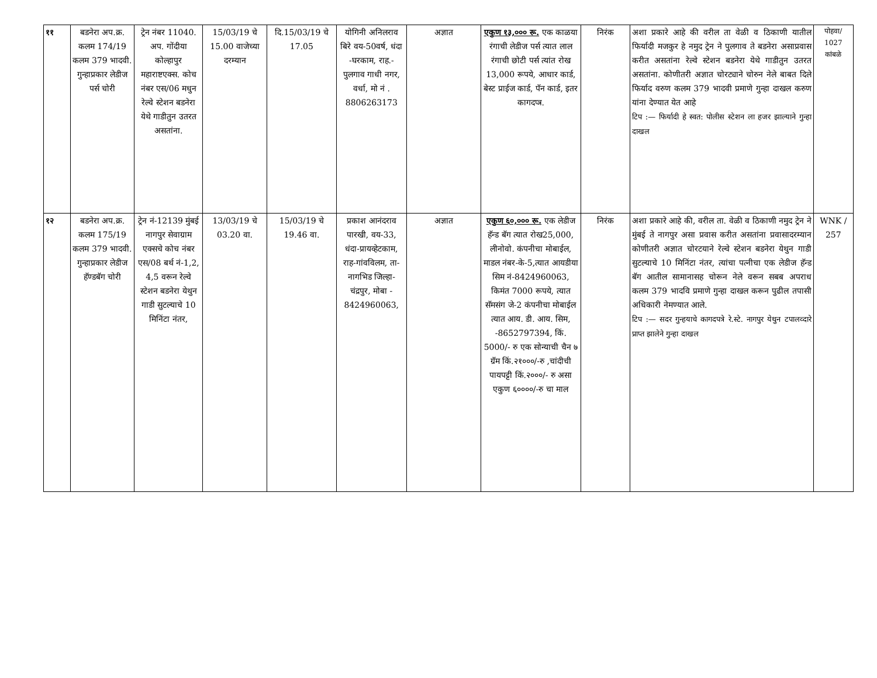| ११ | बडनेरा अप.क्र. कलम 174/19 कलम 379 भादवी. गुन्हाप्रकार लेडीज पर्स चोरी | ट्रेन नंबर 11040. अप. गोंदीया कोल्हापुर महाराष्टएक्स. कोच नंबर एस/06 मधुन रेल्वे स्टेशन बडनेरा येथे गाडीतुन उतरत असतांना. | 15/03/19 चे 15.00 वाजेच्या दरम्यान | दि.15/03/19 चे 17.05 | योगिनी अनिलराव बिरे वय-50वर्ष, धंदा -घरकाम, राह.- पुलगाव गाधी नगर, वर्धा, मो नं . 8806263173 | अज्ञात | एकुण १३,००० रू. एक काळया रंगाची लेडीज पर्स त्यात लाल रंगाची छोटी पर्स त्यांत रोख 13,000 रूपये, आधार कार्ड, बेस्ट प्राईज कार्ड, पॅन कार्ड, इतर कागदप्त्र. | निरंक | अशा प्रकारे आहे की वरील ता वेळी व ठिकाणी यातील फिर्यादी मजकुर हे नमुद ट्रेन ने पुलगाव ते बडनेरा असाप्रवास करीत असतांना रेल्वे स्टेशन बडनेरा येथे गाडीतुन उतरत असतांना. कोणीतरी अज्ञात चोरट्याने चोरुन नेले बाबत दिले फिर्याद वरुण कलम 379 भादवी प्रमाणे गुन्हा दाखल करुण यांना देण्यात येत आहे टिप :— फिर्यादी हे स्वत: पोलीस स्टेशन ला हजर झाल्याने गुन्हा दाखल | पोहवा/ 1027 कांबळे |
| १२ | बडनेरा अप.क्र. कलम 175/19 कलम 379 भादवी. गुन्हाप्रकार लेडीज हॅण्डबॅग चोरी | ट्रेन नं-12139 मुंबई नागपुर सेवाग्राम एक्सचे कोच नंबर एस/08 बर्थ नं-1,2, 4,5 वरून रेल्वे स्टेशन बडनेरा येथुन गाडी सुटल्याचे 10 मिनिंटा नंतर, | 13/03/19 चे 03.20 वा. | 15/03/19 चे 19.46 वा. | प्रकाश आनंदराव पारखी, वय-33, धंदा-प्रायव्हेटकाम, राह-गांवविलम, ता-नागभिड जिल्हा- चंद्रपुर, मोबा - 8424960063, | अज्ञात | एकुण ६०,००० रू. एक लेडीज हॅन्ड बॅग त्यात रोख25,000, लीनोवो. कंपनीचा मोबाईल, माडल नंबर-के-5,त्यात आयडीया सिम नं-8424960063, किमंत 7000 रूपये, त्यात सॅमसंग जे-2 कंपनीचा मोबाईल त्यात आय. डी. आय. सिम, -8652797394, किं. 5000/- रु एक सोन्याची चैन ७ ग्रॅम किं.२१०००/-रु ,चांदीची पायपट्टी किं.२०००/- रु असा एकुण ६००००/-रु चा माल | निरंक | अशा प्रकारे आहे की, वरील ता. वेळी व ठिकाणी नमुद ट्रेन ने मुंबई ते नागपुर असा प्रवास करीत असतांना प्रवासादरम्यान कोणीतरी अज्ञात चोरटयाने रेल्वे स्टेशन बडनेरा येथुन गाडी सुटल्याचे 10 मिनिंटा नंतर, त्यांचा पत्नीचा एक लेडीज हॅन्ड बॅग आतील सामानासह चोरून नेले वरून सबब अपराध कलम 379 भादवि प्रमाणे गुन्हा दाखल करून पुढील तपासी अधिकारी नेमण्यात आले. टिप :— सदर गुन्हयाचे कागदपत्रे रे.स्टे. नागपुर येथुन टपालव्दारे प्राप्त झालेने गुन्हा दाखल | WNK / 257 |